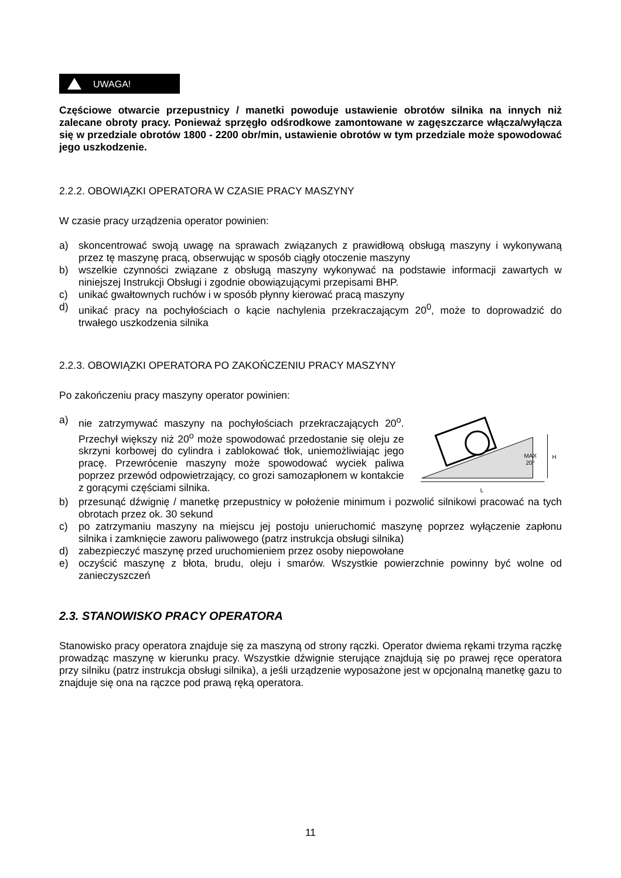UWAGA!
Częściowe otwarcie przepustnicy / manetki powoduje ustawienie obrotów silnika na innych niż zalecane obroty pracy. Ponieważ sprzęgło odśrodkowe zamontowane w zagęszczarce włącza/wyłącza się w przedziale obrotów 1800 - 2200 obr/min, ustawienie obrotów w tym przedziale może spowodować jego uszkodzenie.
2.2.2. OBOWIĄZKI OPERATORA W CZASIE PRACY MASZYNY
W czasie pracy urządzenia operator powinien:
a) skoncentrować swoją uwagę na sprawach związanych z prawidłową obsługą maszyny i wykonywaną przez tę maszynę pracą, obserwując w sposób ciągły otoczenie maszyny
b) wszelkie czynności związane z obsługą maszyny wykonywać na podstawie informacji zawartych w niniejszej Instrukcji Obsługi i zgodnie obowiązującymi przepisami BHP.
c) unikać gwałtownych ruchów i w sposób płynny kierować pracą maszyny
d) unikać pracy na pochyłościach o kącie nachylenia przekraczającym 20<sup>0</sup>, może to doprowadzić do trwałego uszkodzenia silnika
2.2.3. OBOWIĄZKI OPERATORA PO ZAKOŃCZENIU PRACY MASZYNY
Po zakończeniu pracy maszyny operator powinien:
a) nie zatrzymywać maszyny na pochyłościach przekraczających 20<sup>o</sup>. Przechył większy niż 20<sup>o</sup> może spowodować przedostanie się oleju ze skrzyni korbowej do cylindra i zablokować tłok, uniemożliwiając jego pracę. Przewrócenie maszyny może spowodować wyciek paliwa poprzez przewód odpowietrzający, co grozi samozapłonem w kontakcie z gorącymi częściami silnika.
MAX
20°
H
L
b) przesunąć dźwignię / manetkę przepustnicy w położenie minimum i pozwolić silnikowi pracować na tych obrotach przez ok. 30 sekund
c) po zatrzymaniu maszyny na miejscu jej postoju unieruchomić maszynę poprzez wyłączenie zapłonu silnika i zamknięcie zaworu paliwowego (patrz instrukcja obsługi silnika)
d) zabezpieczyć maszynę przed uruchomieniem przez osoby niepowołane
e) oczyścić maszynę z błota, brudu, oleju i smarów. Wszystkie powierzchnie powinny być wolne od zanieczyszczeń
2.3. STANOWISKO PRACY OPERATORA
Stanowisko pracy operatora znajduje się za maszyną od strony rączki. Operator dwiema rękami trzyma rączkę prowadząc maszynę w kierunku pracy. Wszystkie dźwignie sterujące znajdują się po prawej ręce operatora przy silniku (patrz instrukcja obsługi silnika), a jeśli urządzenie wyposażone jest w opcjonalną manetkę gazu to znajduje się ona na rączce pod prawą ręką operatora.
11